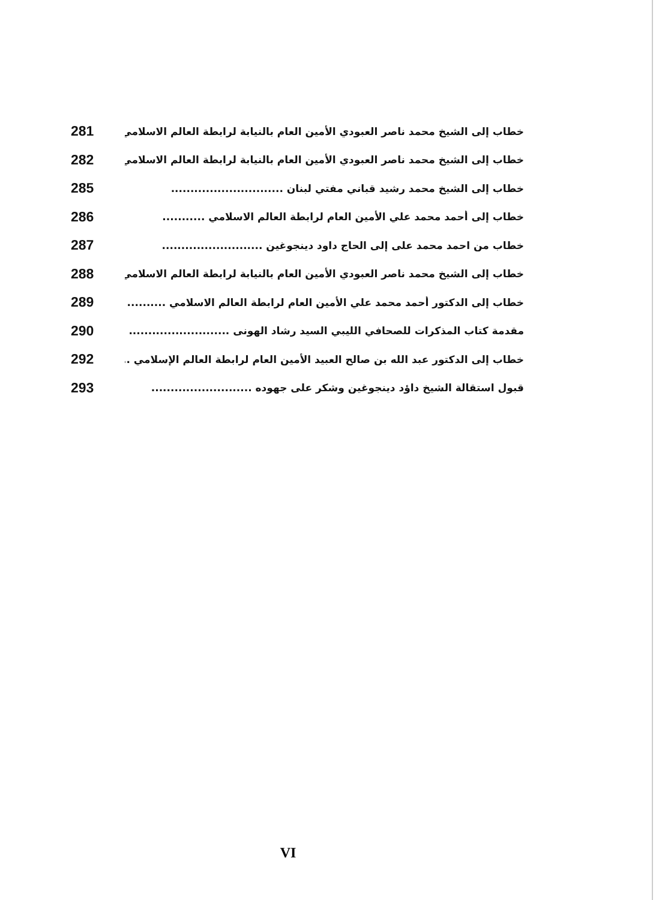خطاب إلى الشيخ محمد ناصر العبودي الأمين العام بالنيابة لرابطة العالم الاسلامي . 281
خطاب إلى الشيخ محمد ناصر العبودي الأمين العام بالنيابة لرابطة العالم الاسلامي . 282
خطاب إلى الشيخ محمد رشيد قباني مفتي لبنان ............................. 285
خطاب إلى أحمد محمد علي الأمين العام لرابطة العالم الاسلامي ........... 286
خطاب من احمد محمد على إلى الحاج داود دينجوغين .......................... 287
خطاب إلى الشيخ محمد ناصر العبودي الأمين العام بالنيابة لرابطة العالم الاسلامي .. 288
خطاب إلى الدكتور أحمد محمد علي الأمين العام لرابطة العالم الاسلامي .......... 289
مقدمة كتاب المذكرات للصحافي الليبي السيد رشاد الهونى .......................... 290
خطاب إلى الدكتور عبد الله بن صالح العبيد الأمين العام لرابطة العالم الإسلامي .... 292
قبول استقالة الشيخ داؤد دينجوغين وشكر على جهوده .......................... 293
VI